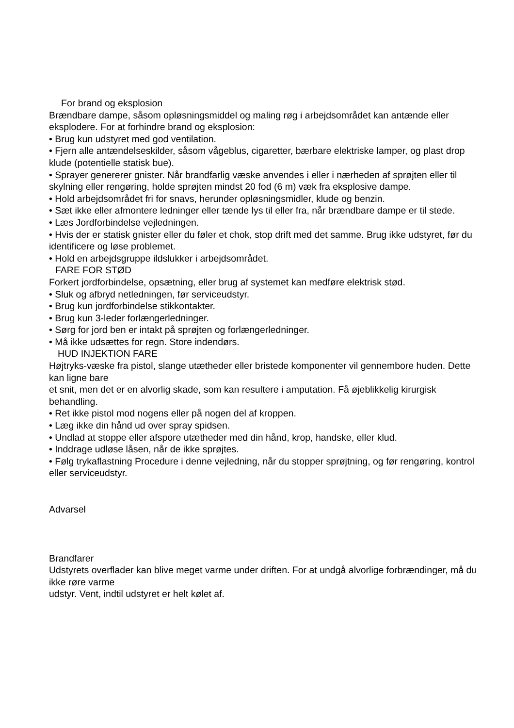For brand og eksplosion
Brændbare dampe, såsom opløsningsmiddel og maling røg i arbejdsområdet kan antænde eller eksplodere. For at forhindre brand og eksplosion:
• Brug kun udstyret med god ventilation.
• Fjern alle antændelseskilder, såsom vågeblus, cigaretter, bærbare elektriske lamper, og plast drop klude (potentielle statisk bue).
• Sprayer genererer gnister. Når brandfarlig væske anvendes i eller i nærheden af sprøjten eller til skylning eller rengøring, holde sprøjten mindst 20 fod (6 m) væk fra eksplosive dampe.
• Hold arbejdsområdet fri for snavs, herunder opløsningsmidler, klude og benzin.
• Sæt ikke eller afmontere ledninger eller tænde lys til eller fra, når brændbare dampe er til stede.
• Læs Jordforbindelse vejledningen.
• Hvis der er statisk gnister eller du føler et chok, stop drift med det samme. Brug ikke udstyret, før du identificere og løse problemet.
• Hold en arbejdsgruppe ildslukker i arbejdsområdet.
FARE FOR STØD
Forkert jordforbindelse, opsætning, eller brug af systemet kan medføre elektrisk stød.
• Sluk og afbryd netledningen, før serviceudstyr.
• Brug kun jordforbindelse stikkontakter.
• Brug kun 3-leder forlængerledninger.
• Sørg for jord ben er intakt på sprøjten og forlængerledninger.
• Må ikke udsættes for regn. Store indendørs.
HUD INJEKTION FARE
Højtryks-væske fra pistol, slange utætheder eller bristede komponenter vil gennembore huden. Dette kan ligne bare
et snit, men det er en alvorlig skade, som kan resultere i amputation. Få øjeblikkelig kirurgisk behandling.
• Ret ikke pistol mod nogens eller på nogen del af kroppen.
• Læg ikke din hånd ud over spray spidsen.
• Undlad at stoppe eller afspore utætheder med din hånd, krop, handske, eller klud.
• Inddrage udløse låsen, når de ikke sprøjtes.
• Følg trykaflastning Procedure i denne vejledning, når du stopper sprøjtning, og før rengøring, kontrol eller serviceudstyr.
Advarsel
Brandfarer
Udstyrets overflader kan blive meget varme under driften. For at undgå alvorlige forbrændinger, må du ikke røre varme
udstyr. Vent, indtil udstyret er helt kølet af.